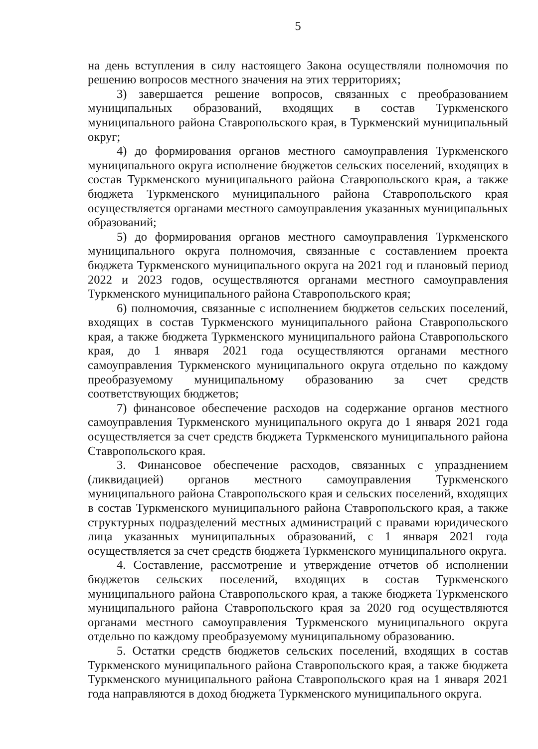5
на день вступления в силу настоящего Закона осуществляли полномочия по решению вопросов местного значения на этих территориях;
3) завершается решение вопросов, связанных с преобразованием муниципальных образований, входящих в состав Туркменского муниципального района Ставропольского края, в Туркменский муниципальный округ;
4) до формирования органов местного самоуправления Туркменского муниципального округа исполнение бюджетов сельских поселений, входящих в состав Туркменского муниципального района Ставропольского края, а также бюджета Туркменского муниципального района Ставропольского края осуществляется органами местного самоуправления указанных муниципальных образований;
5) до формирования органов местного самоуправления Туркменского муниципального округа полномочия, связанные с составлением проекта бюджета Туркменского муниципального округа на 2021 год и плановый период 2022 и 2023 годов, осуществляются органами местного самоуправления Туркменского муниципального района Ставропольского края;
6) полномочия, связанные с исполнением бюджетов сельских поселений, входящих в состав Туркменского муниципального района Ставропольского края, а также бюджета Туркменского муниципального района Ставропольского края, до 1 января 2021 года осуществляются органами местного самоуправления Туркменского муниципального округа отдельно по каждому преобразуемому муниципальному образованию за счет средств соответствующих бюджетов;
7) финансовое обеспечение расходов на содержание органов местного самоуправления Туркменского муниципального округа до 1 января 2021 года осуществляется за счет средств бюджета Туркменского муниципального района Ставропольского края.
3. Финансовое обеспечение расходов, связанных с упразднением (ликвидацией) органов местного самоуправления Туркменского муниципального района Ставропольского края и сельских поселений, входящих в состав Туркменского муниципального района Ставропольского края, а также структурных подразделений местных администраций с правами юридического лица указанных муниципальных образований, с 1 января 2021 года осуществляется за счет средств бюджета Туркменского муниципального округа.
4. Составление, рассмотрение и утверждение отчетов об исполнении бюджетов сельских поселений, входящих в состав Туркменского муниципального района Ставропольского края, а также бюджета Туркменского муниципального района Ставропольского края за 2020 год осуществляются органами местного самоуправления Туркменского муниципального округа отдельно по каждому преобразуемому муниципальному образованию.
5. Остатки средств бюджетов сельских поселений, входящих в состав Туркменского муниципального района Ставропольского края, а также бюджета Туркменского муниципального района Ставропольского края на 1 января 2021 года направляются в доход бюджета Туркменского муниципального округа.